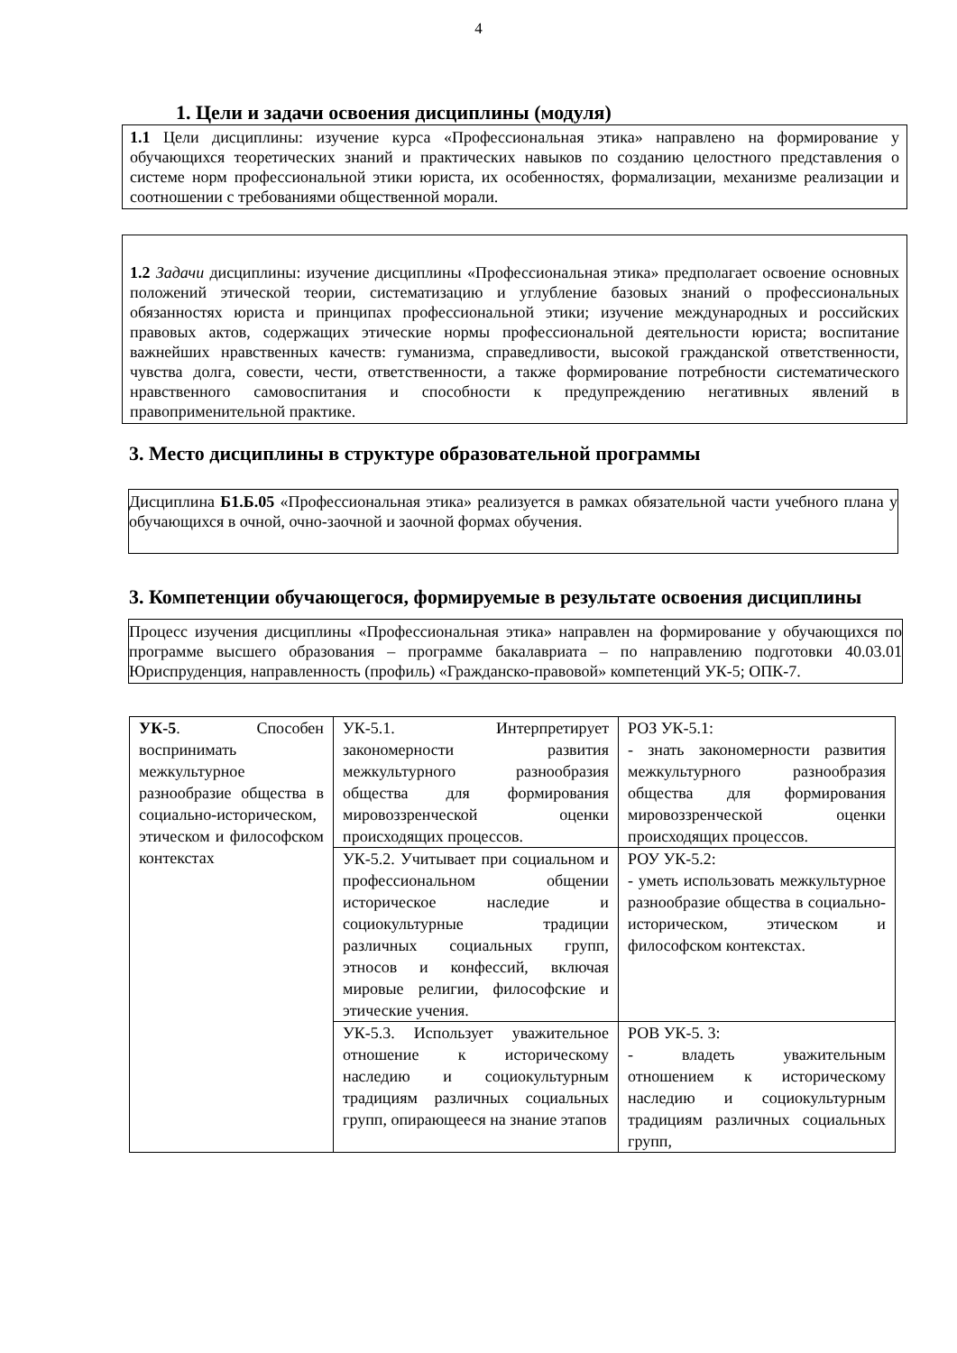4
1. Цели и задачи освоения дисциплины (модуля)
1.1 Цели дисциплины: изучение курса «Профессиональная этика» направлено на формирование у обучающихся теоретических знаний и практических навыков по созданию целостного представления о системе норм профессиональной этики юриста, их особенностях, формализации, механизме реализации и соотношении с требованиями общественной морали.
1.2 Задачи дисциплины: изучение дисциплины «Профессиональная этика» предполагает освоение основных положений этической теории, систематизацию и углубление базовых знаний о профессиональных обязанностях юриста и принципах профессиональной этики; изучение международных и российских правовых актов, содержащих этические нормы профессиональной деятельности юриста; воспитание важнейших нравственных качеств: гуманизма, справедливости, высокой гражданской ответственности, чувства долга, совести, чести, ответственности, а также формирование потребности систематического нравственного самовоспитания и способности к предупреждению негативных явлений в правоприменительной практике.
3. Место дисциплины в структуре образовательной программы
Дисциплина Б1.Б.05 «Профессиональная этика» реализуется в рамках обязательной части учебного плана у обучающихся в очной, очно-заочной и заочной формах обучения.
3. Компетенции обучающегося, формируемые в результате освоения дисциплины
Процесс изучения дисциплины «Профессиональная этика» направлен на формирование у обучающихся по программе высшего образования – программе бакалавриата – по направлению подготовки 40.03.01 Юриспруденция, направленность (профиль) «Гражданско-правовой» компетенций УК-5; ОПК-7.
| УК-5 . Способен воспринимать межкультурное разнообразие общества в социально-историческом, этическом и философском контекстах | УК-5.1. Интерпретирует закономерности развития межкультурного разнообразия общества для формирования мировоззренческой оценки происходящих процессов. | РОЗ УК-5.1: - знать закономерности развития межкультурного разнообразия общества для формирования мировоззренческой оценки происходящих процессов. |
| | УК-5.2. Учитывает при социальном и профессиональном общении историческое наследие и социокультурные традиции различных социальных групп, этносов и конфессий, включая мировые религии, философские и этические учения. | РОУ УК-5.2: - уметь использовать межкультурное разнообразие общества в социально-историческом, этическом и философском контекстах. |
| | УК-5.3. Использует уважительное отношение к историческому наследию и социокультурным традициям различных социальных групп, опирающееся на знание этапов | РОВ УК-5. 3: - владеть уважительным отношением к историческому наследию и социокультурным традициям различных социальных групп, |